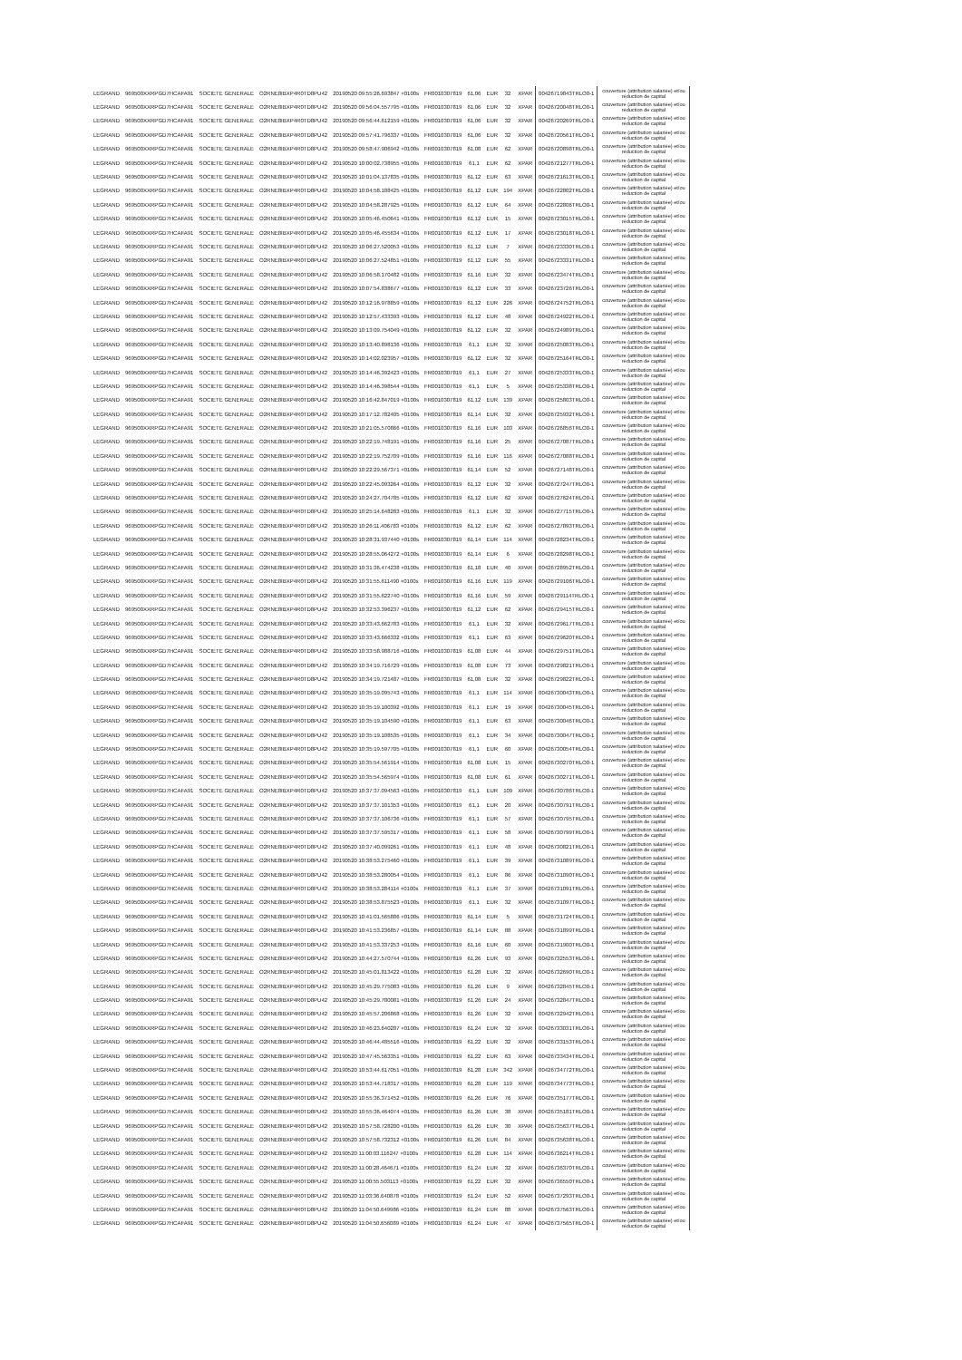| LEGRAND | 969500XXRPGD7HCAFA91 | SOCIETE GENERALE | O2RNE8IBXP4R0TD8PU42 | 20190520 09:55:26.693847 +0100s | FR0010307819 | 61,06 | EUR | 32 | XPAR | 00426719843TRLO0-1 | couverture (attribution salariée) et/ou réduction de capital |
| LEGRAND | 969500XXRPGD7HCAFA91 | SOCIETE GENERALE | O2RNE8IBXP4R0TD8PU42 | 20190520 09:56:04.557795 +0100s | FR0010307819 | 61,06 | EUR | 32 | XPAR | 00426720048TRLO0-1 | couverture (attribution salariée) et/ou réduction de capital |
| LEGRAND | 969500XXRPGD7HCAFA91 | SOCIETE GENERALE | O2RNE8IBXP4R0TD8PU42 | 20190520 09:56:44.612159 +0100s | FR0010307819 | 61,06 | EUR | 32 | XPAR | 00426720269TRLO0-1 | couverture (attribution salariée) et/ou réduction de capital |
| LEGRAND | 969500XXRPGD7HCAFA91 | SOCIETE GENERALE | O2RNE8IBXP4R0TD8PU42 | 20190520 09:57:41.796337 +0100s | FR0010307819 | 61,06 | EUR | 32 | XPAR | 00426720561TRLO0-1 | couverture (attribution salariée) et/ou réduction de capital |
| LEGRAND | 969500XXRPGD7HCAFA91 | SOCIETE GENERALE | O2RNE8IBXP4R0TD8PU42 | 20190520 09:58:47.906942 +0100s | FR0010307819 | 61,08 | EUR | 62 | XPAR | 00426720898TRLO0-1 | couverture (attribution salariée) et/ou réduction de capital |
| LEGRAND | 969500XXRPGD7HCAFA91 | SOCIETE GENERALE | O2RNE8IBXP4R0TD8PU42 | 20190520 10:00:02.738955 +0100s | FR0010307819 | 61,1 | EUR | 62 | XPAR | 00426721277TRLO0-1 | couverture (attribution salariée) et/ou réduction de capital |
| LEGRAND | 969500XXRPGD7HCAFA91 | SOCIETE GENERALE | O2RNE8IBXP4R0TD8PU42 | 20190520 10:01:04.137835 +0100s | FR0010307819 | 61,12 | EUR | 63 | XPAR | 00426721613TRLO0-1 | couverture (attribution salariée) et/ou réduction de capital |
| LEGRAND | 969500XXRPGD7HCAFA91 | SOCIETE GENERALE | O2RNE8IBXP4R0TD8PU42 | 20190520 10:04:58.188425 +0100s | FR0010307819 | 61,12 | EUR | 194 | XPAR | 00426722802TRLO0-1 | couverture (attribution salariée) et/ou réduction de capital |
| LEGRAND | 969500XXRPGD7HCAFA91 | SOCIETE GENERALE | O2RNE8IBXP4R0TD8PU42 | 20190520 10:04:58.287925 +0100s | FR0010307819 | 61,12 | EUR | 64 | XPAR | 00426722806TRLO0-1 | couverture (attribution salariée) et/ou réduction de capital |
| LEGRAND | 969500XXRPGD7HCAFA91 | SOCIETE GENERALE | O2RNE8IBXP4R0TD8PU42 | 20190520 10:05:46.450641 +0100s | FR0010307819 | 61,12 | EUR | 15 | XPAR | 00426723015TRLO0-1 | couverture (attribution salariée) et/ou réduction de capital |
| LEGRAND | 969500XXRPGD7HCAFA91 | SOCIETE GENERALE | O2RNE8IBXP4R0TD8PU42 | 20190520 10:05:46.455634 +0100s | FR0010307819 | 61,12 | EUR | 17 | XPAR | 00426723018TRLO0-1 | couverture (attribution salariée) et/ou réduction de capital |
| LEGRAND | 969500XXRPGD7HCAFA91 | SOCIETE GENERALE | O2RNE8IBXP4R0TD8PU42 | 20190520 10:06:27.520053 +0100s | FR0010307819 | 61,12 | EUR | 7 | XPAR | 00426723330TRLO0-1 | couverture (attribution salariée) et/ou réduction de capital |
| LEGRAND | 969500XXRPGD7HCAFA91 | SOCIETE GENERALE | O2RNE8IBXP4R0TD8PU42 | 20190520 10:06:27.524851 +0100s | FR0010307819 | 61,12 | EUR | 55 | XPAR | 00426723331TRLO0-1 | couverture (attribution salariée) et/ou réduction de capital |
| LEGRAND | 969500XXRPGD7HCAFA91 | SOCIETE GENERALE | O2RNE8IBXP4R0TD8PU42 | 20190520 10:06:58.170482 +0100s | FR0010307819 | 61,16 | EUR | 32 | XPAR | 00426723474TRLO0-1 | couverture (attribution salariée) et/ou réduction de capital |
| LEGRAND | 969500XXRPGD7HCAFA91 | SOCIETE GENERALE | O2RNE8IBXP4R0TD8PU42 | 20190520 10:07:54.838677 +0100s | FR0010307819 | 61,12 | EUR | 33 | XPAR | 00426723726TRLO0-1 | couverture (attribution salariée) et/ou réduction de capital |
| LEGRAND | 969500XXRPGD7HCAFA91 | SOCIETE GENERALE | O2RNE8IBXP4R0TD8PU42 | 20190520 10:12:16.978859 +0100s | FR0010307819 | 61,12 | EUR | 226 | XPAR | 00426724752TRLO0-1 | couverture (attribution salariée) et/ou réduction de capital |
| LEGRAND | 969500XXRPGD7HCAFA91 | SOCIETE GENERALE | O2RNE8IBXP4R0TD8PU42 | 20190520 10:12:57.433393 +0100s | FR0010307819 | 61,12 | EUR | 48 | XPAR | 00426724922TRLO0-1 | couverture (attribution salariée) et/ou réduction de capital |
| LEGRAND | 969500XXRPGD7HCAFA91 | SOCIETE GENERALE | O2RNE8IBXP4R0TD8PU42 | 20190520 10:13:09.754049 +0100s | FR0010307819 | 61,12 | EUR | 32 | XPAR | 00426724989TRLO0-1 | couverture (attribution salariée) et/ou réduction de capital |
| LEGRAND | 969500XXRPGD7HCAFA91 | SOCIETE GENERALE | O2RNE8IBXP4R0TD8PU42 | 20190520 10:13:40.898136 +0100s | FR0010307819 | 61,1 | EUR | 32 | XPAR | 00426725083TRLO0-1 | couverture (attribution salariée) et/ou réduction de capital |
| LEGRAND | 969500XXRPGD7HCAFA91 | SOCIETE GENERALE | O2RNE8IBXP4R0TD8PU42 | 20190520 10:14:02.023957 +0100s | FR0010307819 | 61,12 | EUR | 32 | XPAR | 00426725164TRLO0-1 | couverture (attribution salariée) et/ou réduction de capital |
| LEGRAND | 969500XXRPGD7HCAFA91 | SOCIETE GENERALE | O2RNE8IBXP4R0TD8PU42 | 20190520 10:14:46.392423 +0100s | FR0010307819 | 61,1 | EUR | 27 | XPAR | 00426725333TRLO0-1 | couverture (attribution salariée) et/ou réduction de capital |
| LEGRAND | 969500XXRPGD7HCAFA91 | SOCIETE GENERALE | O2RNE8IBXP4R0TD8PU42 | 20190520 10:14:46.398544 +0100s | FR0010307819 | 61,1 | EUR | 5 | XPAR | 00426725338TRLO0-1 | couverture (attribution salariée) et/ou réduction de capital |
| LEGRAND | 969500XXRPGD7HCAFA91 | SOCIETE GENERALE | O2RNE8IBXP4R0TD8PU42 | 20190520 10:16:42.847019 +0100s | FR0010307819 | 61,12 | EUR | 139 | XPAR | 00426725803TRLO0-1 | couverture (attribution salariée) et/ou réduction de capital |
| LEGRAND | 969500XXRPGD7HCAFA91 | SOCIETE GENERALE | O2RNE8IBXP4R0TD8PU42 | 20190520 10:17:12.782405 +0100s | FR0010307819 | 61,14 | EUR | 32 | XPAR | 00426725932TRLO0-1 | couverture (attribution salariée) et/ou réduction de capital |
| LEGRAND | 969500XXRPGD7HCAFA91 | SOCIETE GENERALE | O2RNE8IBXP4R0TD8PU42 | 20190520 10:21:05.570866 +0100s | FR0010307819 | 61,16 | EUR | 103 | XPAR | 00426726856TRLO0-1 | couverture (attribution salariée) et/ou réduction de capital |
| LEGRAND | 969500XXRPGD7HCAFA91 | SOCIETE GENERALE | O2RNE8IBXP4R0TD8PU42 | 20190520 10:22:19.748191 +0100s | FR0010307819 | 61,16 | EUR | 25 | XPAR | 00426727087TRLO0-1 | couverture (attribution salariée) et/ou réduction de capital |
| LEGRAND | 969500XXRPGD7HCAFA91 | SOCIETE GENERALE | O2RNE8IBXP4R0TD8PU42 | 20190520 10:22:19.752709 +0100s | FR0010307819 | 61,16 | EUR | 116 | XPAR | 00426727088TRLO0-1 | couverture (attribution salariée) et/ou réduction de capital |
| LEGRAND | 969500XXRPGD7HCAFA91 | SOCIETE GENERALE | O2RNE8IBXP4R0TD8PU42 | 20190520 10:22:29.567371 +0100s | FR0010307819 | 61,14 | EUR | 52 | XPAR | 00426727148TRLO0-1 | couverture (attribution salariée) et/ou réduction de capital |
| LEGRAND | 969500XXRPGD7HCAFA91 | SOCIETE GENERALE | O2RNE8IBXP4R0TD8PU42 | 20190520 10:22:45.093264 +0100s | FR0010307819 | 61,12 | EUR | 32 | XPAR | 00426727247TRLO0-1 | couverture (attribution salariée) et/ou réduction de capital |
| LEGRAND | 969500XXRPGD7HCAFA91 | SOCIETE GENERALE | O2RNE8IBXP4R0TD8PU42 | 20190520 10:24:27.704785 +0100s | FR0010307819 | 61,12 | EUR | 62 | XPAR | 00426727624TRLO0-1 | couverture (attribution salariée) et/ou réduction de capital |
| LEGRAND | 969500XXRPGD7HCAFA91 | SOCIETE GENERALE | O2RNE8IBXP4R0TD8PU42 | 20190520 10:25:14.648283 +0100s | FR0010307819 | 61,1 | EUR | 32 | XPAR | 00426727715TRLO0-1 | couverture (attribution salariée) et/ou réduction de capital |
| LEGRAND | 969500XXRPGD7HCAFA91 | SOCIETE GENERALE | O2RNE8IBXP4R0TD8PU42 | 20190520 10:26:11.406783 +0100s | FR0010307819 | 61,12 | EUR | 62 | XPAR | 00426727893TRLO0-1 | couverture (attribution salariée) et/ou réduction de capital |
| LEGRAND | 969500XXRPGD7HCAFA91 | SOCIETE GENERALE | O2RNE8IBXP4R0TD8PU42 | 20190520 10:28:31.937440 +0100s | FR0010307819 | 61,14 | EUR | 114 | XPAR | 00426728234TRLO0-1 | couverture (attribution salariée) et/ou réduction de capital |
| LEGRAND | 969500XXRPGD7HCAFA91 | SOCIETE GENERALE | O2RNE8IBXP4R0TD8PU42 | 20190520 10:28:55.064272 +0100s | FR0010307819 | 61,14 | EUR | 6 | XPAR | 00426728298TRLO0-1 | couverture (attribution salariée) et/ou réduction de capital |
| LEGRAND | 969500XXRPGD7HCAFA91 | SOCIETE GENERALE | O2RNE8IBXP4R0TD8PU42 | 20190520 10:31:36.474238 +0100s | FR0010307819 | 61,18 | EUR | 40 | XPAR | 00426728952TRLO0-1 | couverture (attribution salariée) et/ou réduction de capital |
| LEGRAND | 969500XXRPGD7HCAFA91 | SOCIETE GENERALE | O2RNE8IBXP4R0TD8PU42 | 20190520 10:31:55.611490 +0100s | FR0010307819 | 61,16 | EUR | 119 | XPAR | 00426729106TRLO0-1 | couverture (attribution salariée) et/ou réduction de capital |
| LEGRAND | 969500XXRPGD7HCAFA91 | SOCIETE GENERALE | O2RNE8IBXP4R0TD8PU42 | 20190520 10:31:55.622740 +0100s | FR0010307819 | 61,16 | EUR | 59 | XPAR | 00426729114TRLO0-1 | couverture (attribution salariée) et/ou réduction de capital |
| LEGRAND | 969500XXRPGD7HCAFA91 | SOCIETE GENERALE | O2RNE8IBXP4R0TD8PU42 | 20190520 10:32:53.396237 +0100s | FR0010307819 | 61,12 | EUR | 62 | XPAR | 00426729415TRLO0-1 | couverture (attribution salariée) et/ou réduction de capital |
| LEGRAND | 969500XXRPGD7HCAFA91 | SOCIETE GENERALE | O2RNE8IBXP4R0TD8PU42 | 20190520 10:33:43.662783 +0100s | FR0010307819 | 61,1 | EUR | 32 | XPAR | 00426729617TRLO0-1 | couverture (attribution salariée) et/ou réduction de capital |
| LEGRAND | 969500XXRPGD7HCAFA91 | SOCIETE GENERALE | O2RNE8IBXP4R0TD8PU42 | 20190520 10:33:43.666332 +0100s | FR0010307819 | 61,1 | EUR | 63 | XPAR | 00426729620TRLO0-1 | couverture (attribution salariée) et/ou réduction de capital |
| LEGRAND | 969500XXRPGD7HCAFA91 | SOCIETE GENERALE | O2RNE8IBXP4R0TD8PU42 | 20190520 10:33:58.988716 +0100s | FR0010307819 | 61,08 | EUR | 44 | XPAR | 00426729751TRLO0-1 | couverture (attribution salariée) et/ou réduction de capital |
| LEGRAND | 969500XXRPGD7HCAFA91 | SOCIETE GENERALE | O2RNE8IBXP4R0TD8PU42 | 20190520 10:34:19.716729 +0100s | FR0010307819 | 61,08 | EUR | 73 | XPAR | 00426729821TRLO0-1 | couverture (attribution salariée) et/ou réduction de capital |
| LEGRAND | 969500XXRPGD7HCAFA91 | SOCIETE GENERALE | O2RNE8IBXP4R0TD8PU42 | 20190520 10:34:19.721487 +0100s | FR0010307819 | 61,08 | EUR | 32 | XPAR | 00426729822TRLO0-1 | couverture (attribution salariée) et/ou réduction de capital |
| LEGRAND | 969500XXRPGD7HCAFA91 | SOCIETE GENERALE | O2RNE8IBXP4R0TD8PU42 | 20190520 10:35:19.095743 +0100s | FR0010307819 | 61,1 | EUR | 114 | XPAR | 00426730043TRLO0-1 | couverture (attribution salariée) et/ou réduction de capital |
| LEGRAND | 969500XXRPGD7HCAFA91 | SOCIETE GENERALE | O2RNE8IBXP4R0TD8PU42 | 20190520 10:35:19.100392 +0100s | FR0010307819 | 61,1 | EUR | 19 | XPAR | 00426730045TRLO0-1 | couverture (attribution salariée) et/ou réduction de capital |
| LEGRAND | 969500XXRPGD7HCAFA91 | SOCIETE GENERALE | O2RNE8IBXP4R0TD8PU42 | 20190520 10:35:19.104590 +0100s | FR0010307819 | 61,1 | EUR | 63 | XPAR | 00426730046TRLO0-1 | couverture (attribution salariée) et/ou réduction de capital |
| LEGRAND | 969500XXRPGD7HCAFA91 | SOCIETE GENERALE | O2RNE8IBXP4R0TD8PU42 | 20190520 10:35:19.108535 +0100s | FR0010307819 | 61,1 | EUR | 34 | XPAR | 00426730047TRLO0-1 | couverture (attribution salariée) et/ou réduction de capital |
| LEGRAND | 969500XXRPGD7HCAFA91 | SOCIETE GENERALE | O2RNE8IBXP4R0TD8PU42 | 20190520 10:35:19.597705 +0100s | FR0010307819 | 61,1 | EUR | 60 | XPAR | 00426730054TRLO0-1 | couverture (attribution salariée) et/ou réduction de capital |
| LEGRAND | 969500XXRPGD7HCAFA91 | SOCIETE GENERALE | O2RNE8IBXP4R0TD8PU42 | 20190520 10:35:54.561914 +0100s | FR0010307819 | 61,08 | EUR | 15 | XPAR | 00426730270TRLO0-1 | couverture (attribution salariée) et/ou réduction de capital |
| LEGRAND | 969500XXRPGD7HCAFA91 | SOCIETE GENERALE | O2RNE8IBXP4R0TD8PU42 | 20190520 10:35:54.565974 +0100s | FR0010307819 | 61,08 | EUR | 61 | XPAR | 00426730271TRLO0-1 | couverture (attribution salariée) et/ou réduction de capital |
| LEGRAND | 969500XXRPGD7HCAFA91 | SOCIETE GENERALE | O2RNE8IBXP4R0TD8PU42 | 20190520 10:37:37.094563 +0100s | FR0010307819 | 61,1 | EUR | 109 | XPAR | 00426730786TRLO0-1 | couverture (attribution salariée) et/ou réduction de capital |
| LEGRAND | 969500XXRPGD7HCAFA91 | SOCIETE GENERALE | O2RNE8IBXP4R0TD8PU42 | 20190520 10:37:37.101353 +0100s | FR0010307819 | 61,1 | EUR | 20 | XPAR | 00426730791TRLO0-1 | couverture (attribution salariée) et/ou réduction de capital |
| LEGRAND | 969500XXRPGD7HCAFA91 | SOCIETE GENERALE | O2RNE8IBXP4R0TD8PU42 | 20190520 10:37:37.106736 +0100s | FR0010307819 | 61,1 | EUR | 57 | XPAR | 00426730795TRLO0-1 | couverture (attribution salariée) et/ou réduction de capital |
| LEGRAND | 969500XXRPGD7HCAFA91 | SOCIETE GENERALE | O2RNE8IBXP4R0TD8PU42 | 20190520 10:37:37.595317 +0100s | FR0010307819 | 61,1 | EUR | 58 | XPAR | 00426730799TRLO0-1 | couverture (attribution salariée) et/ou réduction de capital |
| LEGRAND | 969500XXRPGD7HCAFA91 | SOCIETE GENERALE | O2RNE8IBXP4R0TD8PU42 | 20190520 10:37:40.099261 +0100s | FR0010307819 | 61,1 | EUR | 48 | XPAR | 00426730821TRLO0-1 | couverture (attribution salariée) et/ou réduction de capital |
| LEGRAND | 969500XXRPGD7HCAFA91 | SOCIETE GENERALE | O2RNE8IBXP4R0TD8PU42 | 20190520 10:38:53.275460 +0100s | FR0010307819 | 61,1 | EUR | 39 | XPAR | 00426731089TRLO0-1 | couverture (attribution salariée) et/ou réduction de capital |
| LEGRAND | 969500XXRPGD7HCAFA91 | SOCIETE GENERALE | O2RNE8IBXP4R0TD8PU42 | 20190520 10:38:53.280054 +0100s | FR0010307819 | 61,1 | EUR | 86 | XPAR | 00426731090TRLO0-1 | couverture (attribution salariée) et/ou réduction de capital |
| LEGRAND | 969500XXRPGD7HCAFA91 | SOCIETE GENERALE | O2RNE8IBXP4R0TD8PU42 | 20190520 10:38:53.284114 +0100s | FR0010307819 | 61,1 | EUR | 37 | XPAR | 00426731091TRLO0-1 | couverture (attribution salariée) et/ou réduction de capital |
| LEGRAND | 969500XXRPGD7HCAFA91 | SOCIETE GENERALE | O2RNE8IBXP4R0TD8PU42 | 20190520 10:38:53.875523 +0100s | FR0010307819 | 61,1 | EUR | 32 | XPAR | 00426731097TRLO0-1 | couverture (attribution salariée) et/ou réduction de capital |
| LEGRAND | 969500XXRPGD7HCAFA91 | SOCIETE GENERALE | O2RNE8IBXP4R0TD8PU42 | 20190520 10:41:01.565886 +0100s | FR0010307819 | 61,14 | EUR | 5 | XPAR | 00426731724TRLO0-1 | couverture (attribution salariée) et/ou réduction de capital |
| LEGRAND | 969500XXRPGD7HCAFA91 | SOCIETE GENERALE | O2RNE8IBXP4R0TD8PU42 | 20190520 10:41:53.236857 +0100s | FR0010307819 | 61,14 | EUR | 88 | XPAR | 00426731899TRLO0-1 | couverture (attribution salariée) et/ou réduction de capital |
| LEGRAND | 969500XXRPGD7HCAFA91 | SOCIETE GENERALE | O2RNE8IBXP4R0TD8PU42 | 20190520 10:41:53.337253 +0100s | FR0010307819 | 61,16 | EUR | 60 | XPAR | 00426731900TRLO0-1 | couverture (attribution salariée) et/ou réduction de capital |
| LEGRAND | 969500XXRPGD7HCAFA91 | SOCIETE GENERALE | O2RNE8IBXP4R0TD8PU42 | 20190520 10:44:27.570744 +0100s | FR0010307819 | 61,26 | EUR | 93 | XPAR | 00426732553TRLO0-1 | couverture (attribution salariée) et/ou réduction de capital |
| LEGRAND | 969500XXRPGD7HCAFA91 | SOCIETE GENERALE | O2RNE8IBXP4R0TD8PU42 | 20190520 10:45:01.813422 +0100s | FR0010307819 | 61,28 | EUR | 32 | XPAR | 00426732690TRLO0-1 | couverture (attribution salariée) et/ou réduction de capital |
| LEGRAND | 969500XXRPGD7HCAFA91 | SOCIETE GENERALE | O2RNE8IBXP4R0TD8PU42 | 20190520 10:45:29.775083 +0100s | FR0010307819 | 61,26 | EUR | 9 | XPAR | 00426732845TRLO0-1 | couverture (attribution salariée) et/ou réduction de capital |
| LEGRAND | 969500XXRPGD7HCAFA91 | SOCIETE GENERALE | O2RNE8IBXP4R0TD8PU42 | 20190520 10:45:29.780081 +0100s | FR0010307819 | 61,26 | EUR | 24 | XPAR | 00426732847TRLO0-1 | couverture (attribution salariée) et/ou réduction de capital |
| LEGRAND | 969500XXRPGD7HCAFA91 | SOCIETE GENERALE | O2RNE8IBXP4R0TD8PU42 | 20190520 10:45:57.206868 +0100s | FR0010307819 | 61,26 | EUR | 32 | XPAR | 00426732942TRLO0-1 | couverture (attribution salariée) et/ou réduction de capital |
| LEGRAND | 969500XXRPGD7HCAFA91 | SOCIETE GENERALE | O2RNE8IBXP4R0TD8PU42 | 20190520 10:46:23.640287 +0100s | FR0010307819 | 61,24 | EUR | 32 | XPAR | 00426733031TRLO0-1 | couverture (attribution salariée) et/ou réduction de capital |
| LEGRAND | 969500XXRPGD7HCAFA91 | SOCIETE GENERALE | O2RNE8IBXP4R0TD8PU42 | 20190520 10:46:44.485516 +0100s | FR0010307819 | 61,22 | EUR | 32 | XPAR | 00426733153TRLO0-1 | couverture (attribution salariée) et/ou réduction de capital |
| LEGRAND | 969500XXRPGD7HCAFA91 | SOCIETE GENERALE | O2RNE8IBXP4R0TD8PU42 | 20190520 10:47:45.563351 +0100s | FR0010307819 | 61,22 | EUR | 63 | XPAR | 00426733434TRLO0-1 | couverture (attribution salariée) et/ou réduction de capital |
| LEGRAND | 969500XXRPGD7HCAFA91 | SOCIETE GENERALE | O2RNE8IBXP4R0TD8PU42 | 20190520 10:53:44.617051 +0100s | FR0010307819 | 61,28 | EUR | 342 | XPAR | 00426734772TRLO0-1 | couverture (attribution salariée) et/ou réduction de capital |
| LEGRAND | 969500XXRPGD7HCAFA91 | SOCIETE GENERALE | O2RNE8IBXP4R0TD8PU42 | 20190520 10:53:44.718317 +0100s | FR0010307819 | 61,28 | EUR | 119 | XPAR | 00426734773TRLO0-1 | couverture (attribution salariée) et/ou réduction de capital |
| LEGRAND | 969500XXRPGD7HCAFA91 | SOCIETE GENERALE | O2RNE8IBXP4R0TD8PU42 | 20190520 10:55:36.371452 +0100s | FR0010307819 | 61,26 | EUR | 76 | XPAR | 00426735177TRLO0-1 | couverture (attribution salariée) et/ou réduction de capital |
| LEGRAND | 969500XXRPGD7HCAFA91 | SOCIETE GENERALE | O2RNE8IBXP4R0TD8PU42 | 20190520 10:55:36.464074 +0100s | FR0010307819 | 61,26 | EUR | 38 | XPAR | 00426735181TRLO0-1 | couverture (attribution salariée) et/ou réduction de capital |
| LEGRAND | 969500XXRPGD7HCAFA91 | SOCIETE GENERALE | O2RNE8IBXP4R0TD8PU42 | 20190520 10:57:58.728200 +0100s | FR0010307819 | 61,26 | EUR | 30 | XPAR | 00426735637TRLO0-1 | couverture (attribution salariée) et/ou réduction de capital |
| LEGRAND | 969500XXRPGD7HCAFA91 | SOCIETE GENERALE | O2RNE8IBXP4R0TD8PU42 | 20190520 10:57:58.732312 +0100s | FR0010307819 | 61,26 | EUR | 84 | XPAR | 00426735638TRLO0-1 | couverture (attribution salariée) et/ou réduction de capital |
| LEGRAND | 969500XXRPGD7HCAFA91 | SOCIETE GENERALE | O2RNE8IBXP4R0TD8PU42 | 20190520 11:00:03.116247 +0100s | FR0010307819 | 61,28 | EUR | 114 | XPAR | 00426736214TRLO0-1 | couverture (attribution salariée) et/ou réduction de capital |
| LEGRAND | 969500XXRPGD7HCAFA91 | SOCIETE GENERALE | O2RNE8IBXP4R0TD8PU42 | 20190520 11:00:28.464671 +0100s | FR0010307819 | 61,24 | EUR | 32 | XPAR | 00426736370TRLO0-1 | couverture (attribution salariée) et/ou réduction de capital |
| LEGRAND | 969500XXRPGD7HCAFA91 | SOCIETE GENERALE | O2RNE8IBXP4R0TD8PU42 | 20190520 11:00:55.503113 +0100s | FR0010307819 | 61,22 | EUR | 32 | XPAR | 00426736550TRLO0-1 | couverture (attribution salariée) et/ou réduction de capital |
| LEGRAND | 969500XXRPGD7HCAFA91 | SOCIETE GENERALE | O2RNE8IBXP4R0TD8PU42 | 20190520 11:03:36.640878 +0100s | FR0010307819 | 61,24 | EUR | 52 | XPAR | 00426737293TRLO0-1 | couverture (attribution salariée) et/ou réduction de capital |
| LEGRAND | 969500XXRPGD7HCAFA91 | SOCIETE GENERALE | O2RNE8IBXP4R0TD8PU42 | 20190520 11:04:50.649986 +0100s | FR0010307819 | 61,24 | EUR | 88 | XPAR | 00426737563TRLO0-1 | couverture (attribution salariée) et/ou réduction de capital |
| LEGRAND | 969500XXRPGD7HCAFA91 | SOCIETE GENERALE | O2RNE8IBXP4R0TD8PU42 | 20190520 11:04:50.656089 +0100s | FR0010307819 | 61,24 | EUR | 47 | XPAR | 00426737565TRLO0-1 | couverture (attribution salariée) et/ou réduction de capital |